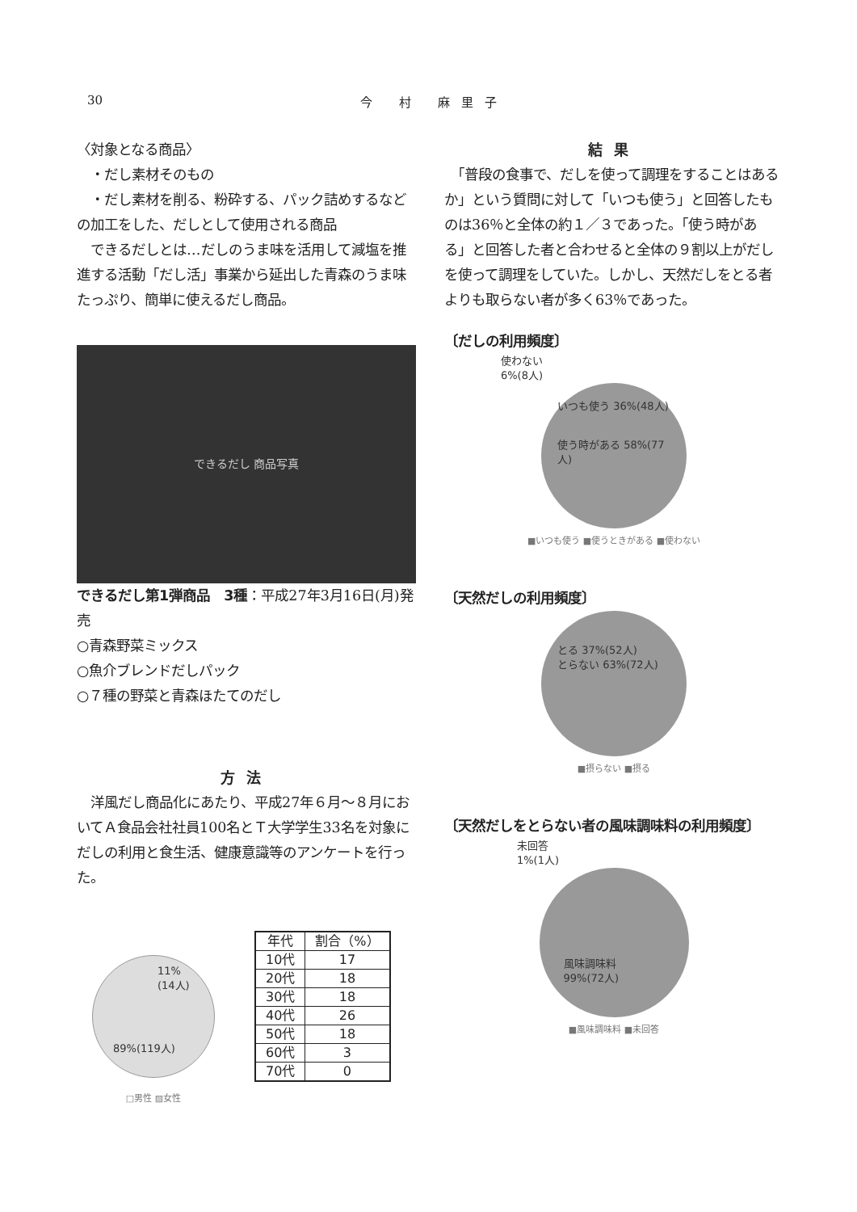30 今 村 麻里子
〈対象となる商品〉
　・だし素材そのもの
　・だし素材を削る、粉砕する、パック詰めするなどの加工をした、だしとして使用される商品
　できるだしとは…だしのうま味を活用して減塩を推進する活動「だし活」事業から延出した青森のうま味たっぷり、簡単に使えるだし商品。
できるだし 商品写真
できるだし第1弾商品　3種：平成27年3月16日(月)発売
○青森野菜ミックス
○魚介ブレンドだしパック
○７種の野菜と青森ほたてのだし
方法
　洋風だし商品化にあたり、平成27年６月～８月においてＡ食品会社社員100名とＴ大学学生33名を対象にだしの利用と食生活、健康意識等のアンケートを行った。
11%
(14人)
89%(119人)
□男性 ▨女性
| 年代 | 割合（%） |
| --- | --- |
| 10代 | 17 |
| 20代 | 18 |
| 30代 | 18 |
| 40代 | 26 |
| 50代 | 18 |
| 60代 | 3 |
| 70代 | 0 |
結果
　「普段の食事で、だしを使って調理をすることはあるか」という質問に対して「いつも使う」と回答したものは36％と全体の約１／３であった。「使う時がある」と回答した者と合わせると全体の９割以上がだしを使って調理をしていた。しかし、天然だしをとる者よりも取らない者が多く63％であった。
〔だしの利用頻度〕
使わない
6%(8人)
いつも使う 36%(48人)
使う時がある 58%(77人)
■いつも使う ■使うときがある ■使わない
〔天然だしの利用頻度〕
とる 37%(52人)
とらない 63%(72人)
■摂らない ■摂る
〔天然だしをとらない者の風味調味料の利用頻度〕
未回答
1%(1人)
風味調味料
99%(72人)
■風味調味料 ■未回答